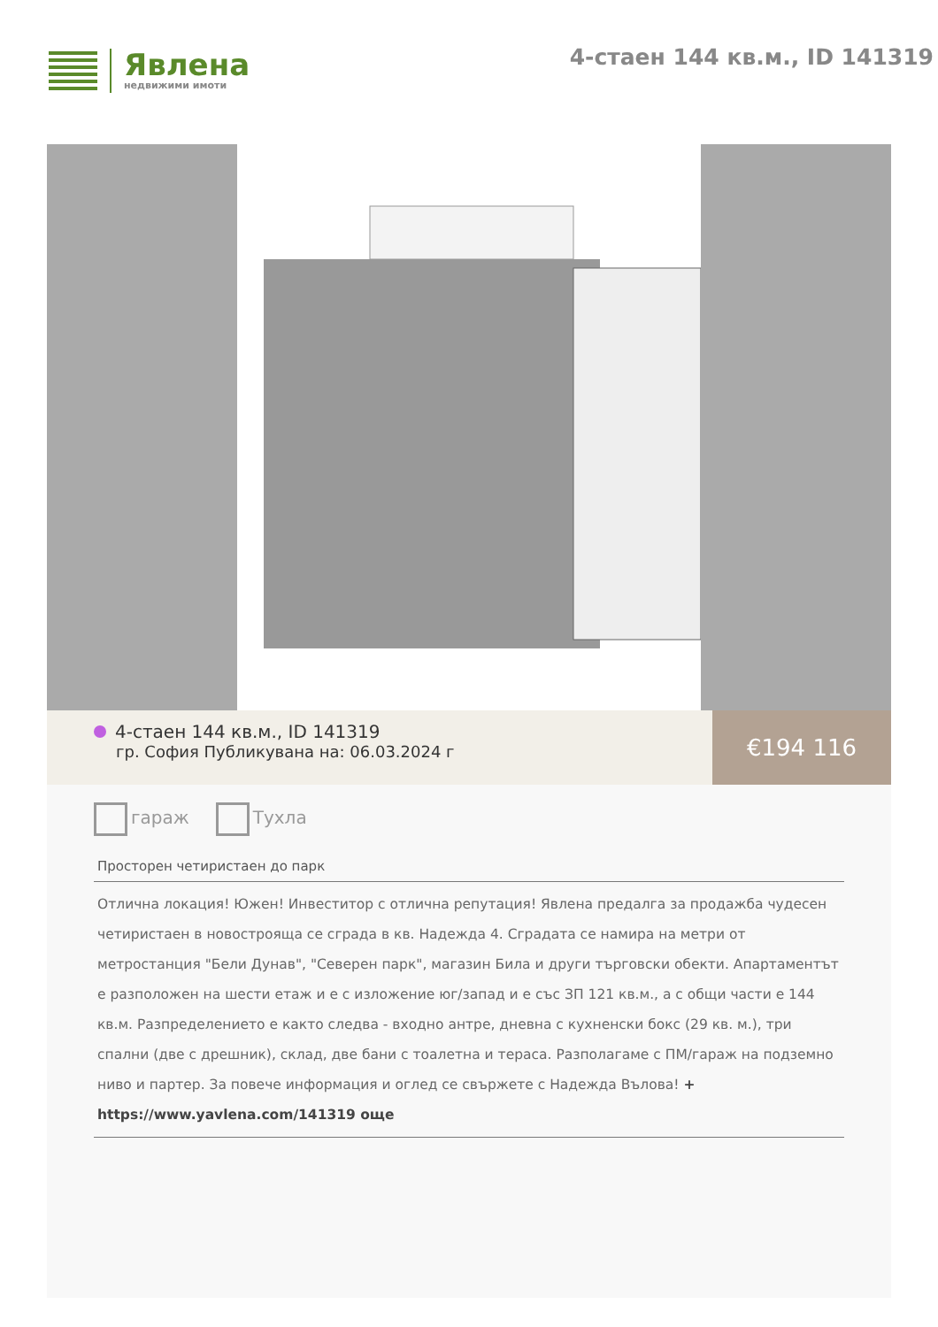Явлена
недвижими имоти
4-стаен 144 кв.м., ID 141319
4-стаен 144 кв.м., ID 141319
гр. София Публикувана на: 06.03.2024 г
€194 116
гараж Тухла
Просторен четиристаен до парк
Отлична локация! Южен! Инвеститор с отлична репутация! Явлена предалга за продажба чудесен четиристаен в новостроящa се сграда в кв. Надежда 4. Сградата се намира на метри от метростанция "Бели Дунав", "Северен парк", магазин Била и други търговски обекти. Апартаментът е разположен на шести етаж и е с изложение юг/запад и е със ЗП 121 кв.м., а с общи части е 144 кв.м. Разпределението е както следва - входно антре, дневна с кухненски бокс (29 кв. м.), три спални (две с дрешник), склад, две бани с тоалетна и тераса. Разполагаме с ПМ/гараж на подземно ниво и партер. За повече информация и оглед се свържете с Надежда Вълова! + https://www.yavlena.com/141319 още